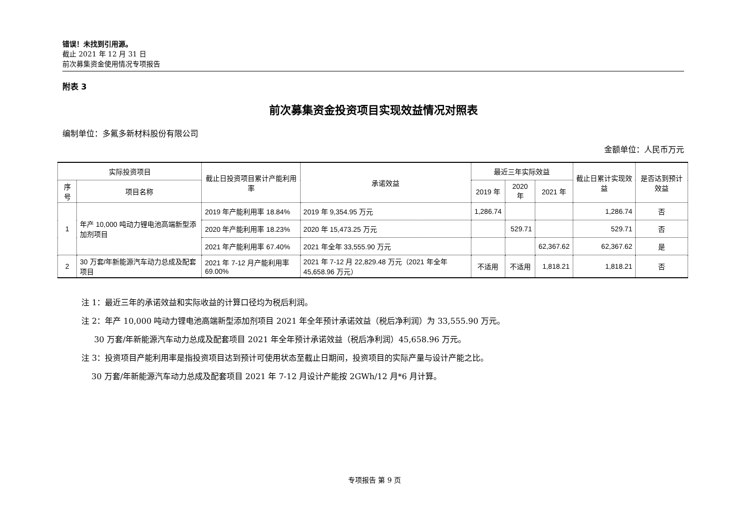错误！未找到引用源。
截止 2021 年 12 月 31 日
前次募集资金使用情况专项报告
附表 3
前次募集资金投资项目实现效益情况对照表
编制单位：多氟多新材料股份有限公司
金额单位：人民币万元
| 实际投资项目 | | 截止日投资项目累计产能利用率 | 承诺效益 | 最近三年实际效益 | | | 截止日累计实现效益 | 是否达到预计效益 |
| --- | --- | --- | --- | --- | --- | --- | --- | --- |
| 序号 | 项目名称 | | | 2019 年 | 2020 年 | 2021 年 | | |
| 1 | 年产 10,000 吨动力锂电池高端新型添加剂项目 | 2019 年产能利用率 18.84% | 2019 年 9,354.95 万元 | 1,286.74 | | | 1,286.74 | 否 |
| | | 2020 年产能利用率 18.23% | 2020 年 15,473.25 万元 | | 529.71 | | 529.71 | 否 |
| | | 2021 年产能利用率 67.40% | 2021 年全年 33,555.90 万元 | | | 62,367.62 | 62,367.62 | 是 |
| 2 | 30 万套/年新能源汽车动力总成及配套项目 | 2021 年 7-12 月产能利用率 69.00% | 2021 年 7-12 月 22,829.48 万元（2021 年全年 45,658.96 万元） | 不适用 | 不适用 | 1,818.21 | 1,818.21 | 否 |
注 1：最近三年的承诺效益和实际收益的计算口径均为税后利润。
注 2：年产 10,000 吨动力锂电池高端新型添加剂项目 2021 年全年预计承诺效益（税后净利润）为 33,555.90 万元。
30 万套/年新能源汽车动力总成及配套项目 2021 年全年预计承诺效益（税后净利润）45,658.96 万元。
注 3：投资项目产能利用率是指投资项目达到预计可使用状态至截止日期间，投资项目的实际产量与设计产能之比。
30 万套/年新能源汽车动力总成及配套项目 2021 年 7-12 月设计产能按 2GWh/12 月*6 月计算。
专项报告 第 9 页